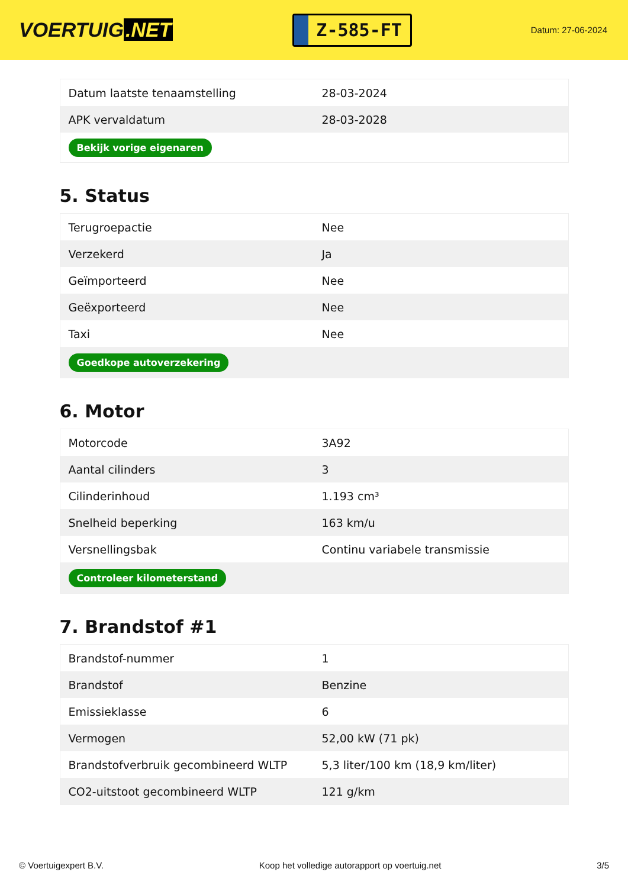VOERTUIG.NET
Z-585-FT
Datum: 27-06-2024
| Datum laatste tenaamstelling | 28-03-2024 |
| APK vervaldatum | 28-03-2028 |
| Bekijk vorige eigenaren | |
5. Status
| Terugroepactie | Nee |
| Verzekerd | Ja |
| Geïmporteerd | Nee |
| Geëxporteerd | Nee |
| Taxi | Nee |
| Goedkope autoverzekering | |
6. Motor
| Motorcode | 3A92 |
| Aantal cilinders | 3 |
| Cilinderinhoud | 1.193 cm³ |
| Snelheid beperking | 163 km/u |
| Versnellingsbak | Continu variabele transmissie |
| Controleer kilometerstand | |
7. Brandstof #1
| Brandstof-nummer | 1 |
| Brandstof | Benzine |
| Emissieklasse | 6 |
| Vermogen | 52,00 kW (71 pk) |
| Brandstofverbruik gecombineerd WLTP | 5,3 liter/100 km (18,9 km/liter) |
| CO2-uitstoot gecombineerd WLTP | 121 g/km |
© Voertuigexpert B.V. Koop het volledige autorapport op voertuig.net 3/5